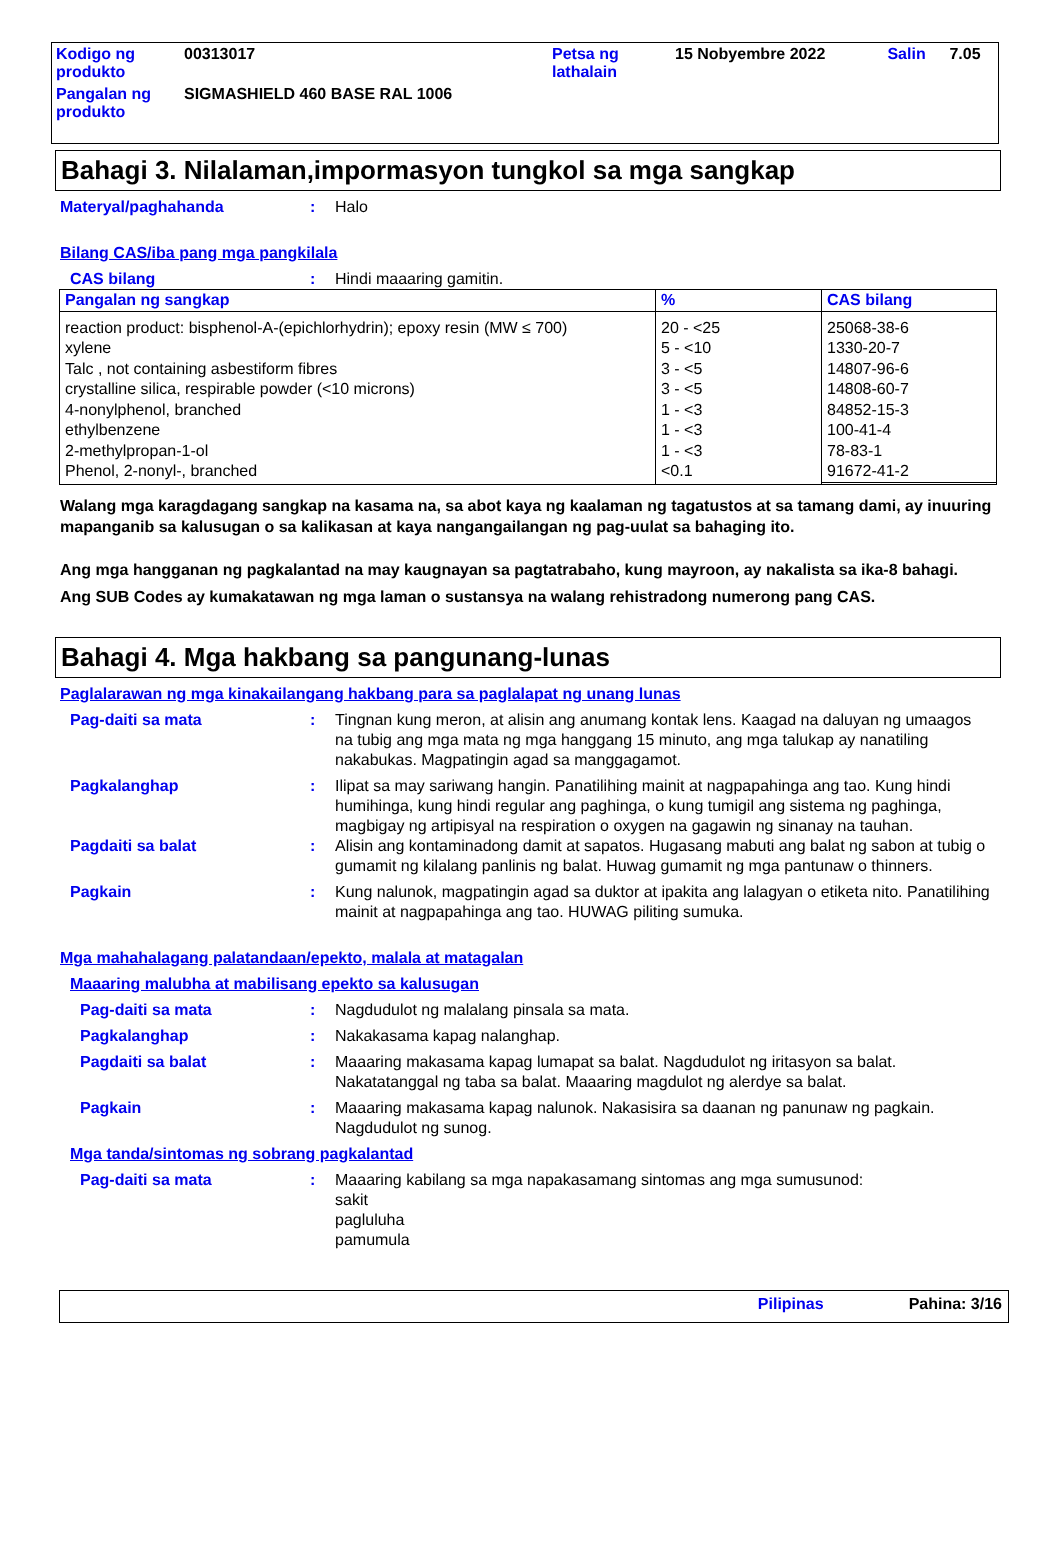| Kodigo ng produkto | 00313017 | Petsa ng lathalain | 15 Nobyembre 2022 | Salin | 7.05 |
| Pangalan ng produkto | SIGMASHIELD 460 BASE RAL 1006 | | | | |
Bahagi 3. Nilalaman,impormasyon tungkol sa mga sangkap
Materyal/paghahanda : Halo
Bilang CAS/iba pang mga pangkilala
CAS bilang : Hindi maaaring gamitin.
| Pangalan ng sangkap | % | CAS bilang |
| --- | --- | --- |
| reaction product: bisphenol-A-(epichlorhydrin); epoxy resin (MW ≤ 700) xylene Talc , not containing asbestiform fibres crystalline silica, respirable powder (<10 microns) 4-nonylphenol, branched ethylbenzene 2-methylpropan-1-ol Phenol, 2-nonyl-, branched | 20 - <25 5 - <10 3 - <5 3 - <5 1 - <3 1 - <3 1 - <3 <0.1 | 25068-38-6 1330-20-7 14807-96-6 14808-60-7 84852-15-3 100-41-4 78-83-1 91672-41-2 |
Walang mga karagdagang sangkap na kasama na, sa abot kaya ng kaalaman ng tagatustos at sa tamang dami, ay inuuring mapanganib sa kalusugan o sa kalikasan at kaya nangangailangan ng pag-uulat sa bahaging ito.
Ang mga hangganan ng pagkalantad na may kaugnayan sa pagtatrabaho, kung mayroon, ay nakalista sa ika-8 bahagi.
Ang SUB Codes ay kumakatawan ng mga laman o sustansya na walang rehistradong numerong pang CAS.
Bahagi 4. Mga hakbang sa pangunang-lunas
Paglalarawan ng mga kinakailangang hakbang para sa paglalapat ng unang lunas
Pag-daiti sa mata : Tingnan kung meron, at alisin ang anumang kontak lens. Kaagad na daluyan ng umaagos na tubig ang mga mata ng mga hanggang 15 minuto, ang mga talukap ay nanatiling nakabukas. Magpatingin agad sa manggagamot.
Pagkalanghap : Ilipat sa may sariwang hangin. Panatilihing mainit at nagpapahinga ang tao. Kung hindi humihinga, kung hindi regular ang paghinga, o kung tumigil ang sistema ng paghinga, magbigay ng artipisyal na respiration o oxygen na gagawin ng sinanay na tauhan.
Pagdaiti sa balat : Alisin ang kontaminadong damit at sapatos. Hugasang mabuti ang balat ng sabon at tubig o gumamit ng kilalang panlinis ng balat. Huwag gumamit ng mga pantunaw o thinners.
Pagkain : Kung nalunok, magpatingin agad sa duktor at ipakita ang lalagyan o etiketa nito. Panatilihing mainit at nagpapahinga ang tao. HUWAG piliting sumuka.
Mga mahahalagang palatandaan/epekto, malala at matagalan
Maaaring malubha at mabilisang epekto sa kalusugan
Pag-daiti sa mata : Nagdudulot ng malalang pinsala sa mata.
Pagkalanghap : Nakakasama kapag nalanghap.
Pagdaiti sa balat : Maaaring makasama kapag lumapat sa balat. Nagdudulot ng iritasyon sa balat. Nakatatanggal ng taba sa balat. Maaaring magdulot ng alerdye sa balat.
Pagkain : Maaaring makasama kapag nalunok. Nakasisira sa daanan ng panunaw ng pagkain. Nagdudulot ng sunog.
Mga tanda/sintomas ng sobrang pagkalantad
Pag-daiti sa mata : Maaaring kabilang sa mga napakasamang sintomas ang mga sumusunod:
sakit
pagluluha
pamumula
Pilipinas Pahina: 3/16